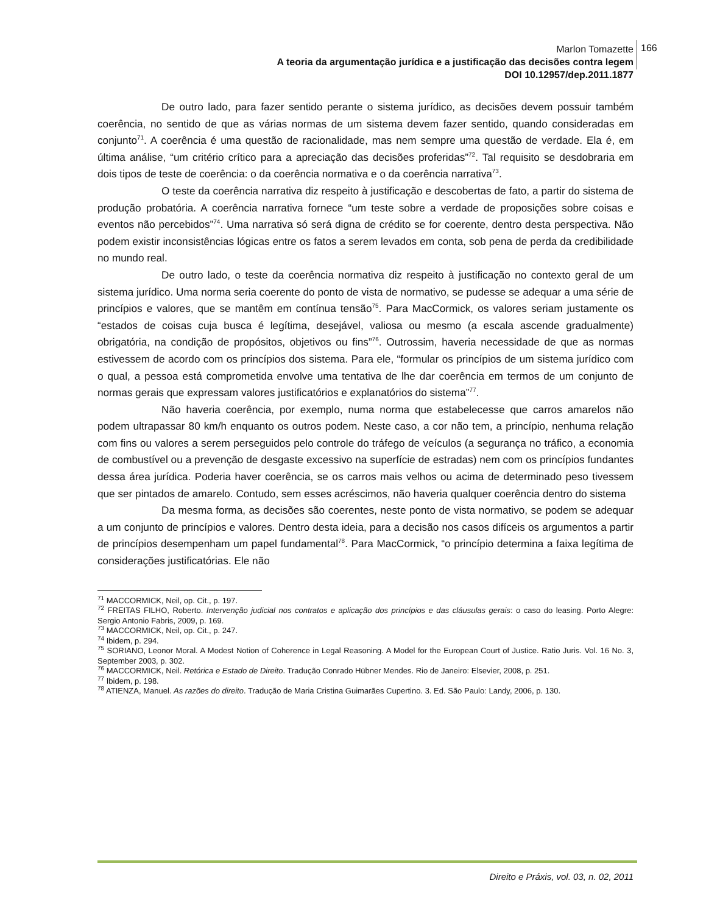Marlon Tomazette
A teoria da argumentação jurídica e a justificação das decisões contra legem
DOI 10.12957/dep.2011.1877
166
De outro lado, para fazer sentido perante o sistema jurídico, as decisões devem possuir também coerência, no sentido de que as várias normas de um sistema devem fazer sentido, quando consideradas em conjunto<sup>71</sup>. A coerência é uma questão de racionalidade, mas nem sempre uma questão de verdade. Ela é, em última análise, “um critério crítico para a apreciação das decisões proferidas”<sup>72</sup>. Tal requisito se desdobraria em dois tipos de teste de coerência: o da coerência normativa e o da coerência narrativa<sup>73</sup>.
O teste da coerência narrativa diz respeito à justificação e descobertas de fato, a partir do sistema de produção probatória. A coerência narrativa fornece “um teste sobre a verdade de proposições sobre coisas e eventos não percebidos”<sup>74</sup>. Uma narrativa só será digna de crédito se for coerente, dentro desta perspectiva. Não podem existir inconsistências lógicas entre os fatos a serem levados em conta, sob pena de perda da credibilidade no mundo real.
De outro lado, o teste da coerência normativa diz respeito à justificação no contexto geral de um sistema jurídico. Uma norma seria coerente do ponto de vista de normativo, se pudesse se adequar a uma série de princípios e valores, que se mantêm em contínua tensão<sup>75</sup>. Para MacCormick, os valores seriam justamente os “estados de coisas cuja busca é legítima, desejável, valiosa ou mesmo (a escala ascende gradualmente) obrigatória, na condição de propósitos, objetivos ou fins”<sup>76</sup>. Outrossim, haveria necessidade de que as normas estivessem de acordo com os princípios dos sistema. Para ele, “formular os princípios de um sistema jurídico com o qual, a pessoa está comprometida envolve uma tentativa de lhe dar coerência em termos de um conjunto de normas gerais que expressam valores justificatórios e explanatórios do sistema”<sup>77</sup>.
Não haveria coerência, por exemplo, numa norma que estabelecesse que carros amarelos não podem ultrapassar 80 km/h enquanto os outros podem. Neste caso, a cor não tem, a princípio, nenhuma relação com fins ou valores a serem perseguidos pelo controle do tráfego de veículos (a segurança no tráfico, a economia de combustível ou a prevenção de desgaste excessivo na superfície de estradas) nem com os princípios fundantes dessa área jurídica. Poderia haver coerência, se os carros mais velhos ou acima de determinado peso tivessem que ser pintados de amarelo. Contudo, sem esses acréscimos, não haveria qualquer coerência dentro do sistema
Da mesma forma, as decisões são coerentes, neste ponto de vista normativo, se podem se adequar a um conjunto de princípios e valores. Dentro desta ideia, para a decisão nos casos difíceis os argumentos a partir de princípios desempenham um papel fundamental<sup>78</sup>. Para MacCormick, “o princípio determina a faixa legítima de considerações justificatórias. Ele não
<sup>71</sup> MACCORMICK, Neil, op. Cit., p. 197.
<sup>72</sup> FREITAS FILHO, Roberto. Intervenção judicial nos contratos e aplicação dos princípios e das cláusulas gerais: o caso do leasing. Porto Alegre: Sergio Antonio Fabris, 2009, p. 169.
<sup>73</sup> MACCORMICK, Neil, op. Cit., p. 247.
<sup>74</sup> Ibidem, p. 294.
<sup>75</sup> SORIANO, Leonor Moral. A Modest Notion of Coherence in Legal Reasoning. A Model for the European Court of Justice. Ratio Juris. Vol. 16 No. 3, September 2003, p. 302.
<sup>76</sup> MACCORMICK, Neil. Retórica e Estado de Direito. Tradução Conrado Hübner Mendes. Rio de Janeiro: Elsevier, 2008, p. 251.
<sup>77</sup> Ibidem, p. 198.
<sup>78</sup> ATIENZA, Manuel. As razões do direito. Tradução de Maria Cristina Guimarães Cupertino. 3. Ed. São Paulo: Landy, 2006, p. 130.
Direito e Práxis, vol. 03, n. 02, 2011